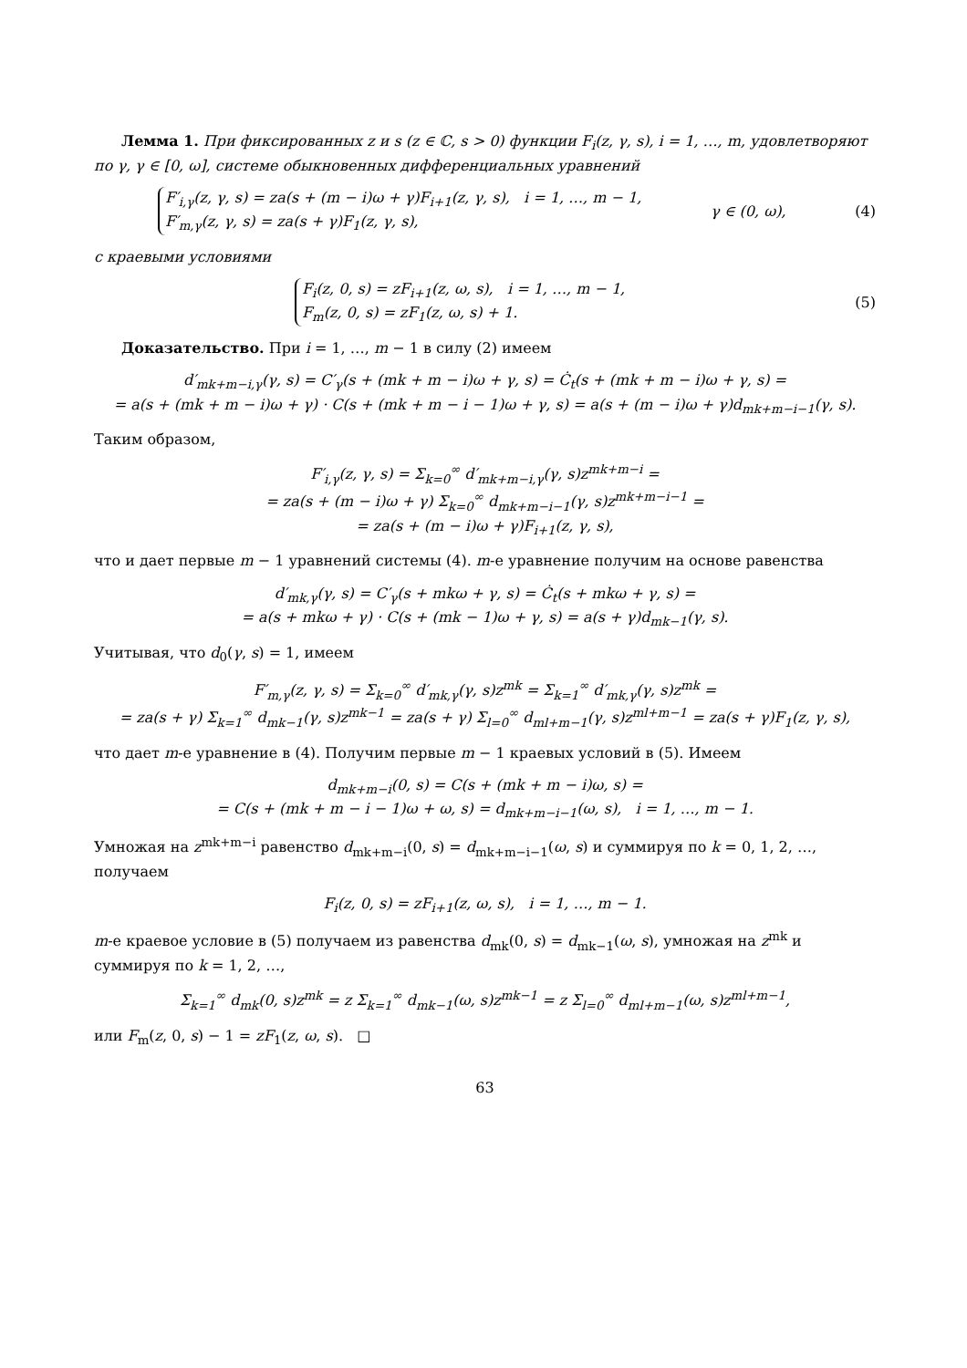Лемма 1. При фиксированных z и s (z ∈ ℂ, s > 0) функции F<sub>i</sub>(z, γ, s), i = 1, …, m, удовлетворяют по γ, γ ∈ [0, ω], системе обыкновенных дифференциальных уравнений
F′<sub>i,γ</sub>(z, γ, s) = za(s + (m − i)ω + γ)F<sub>i+1</sub>(z, γ, s), i = 1, …, m − 1,
F′<sub>m,γ</sub>(z, γ, s) = za(s + γ)F<sub>1</sub>(z, γ, s), γ ∈ (0, ω), (4)
с краевыми условиями
F<sub>i</sub>(z, 0, s) = zF<sub>i+1</sub>(z, ω, s), i = 1, …, m − 1,
F<sub>m</sub>(z, 0, s) = zF<sub>1</sub>(z, ω, s) + 1. (5)
Доказательство. При i = 1, …, m − 1 в силу (2) имеем
d′<sub>mk+m−i,γ</sub>(γ, s) = C′<sub>γ</sub>(s + (mk + m − i)ω + γ, s) = Ċ<sub>t</sub>(s + (mk + m − i)ω + γ, s) =
= a(s + (mk + m − i)ω + γ) · C(s + (mk + m − i − 1)ω + γ, s) = a(s + (m − i)ω + γ)d<sub>mk+m−i−1</sub>(γ, s).
Таким образом,
F′<sub>i,γ</sub>(z, γ, s) = Σ<sub>k=0</sub><sup>∞</sup> d′<sub>mk+m−i,γ</sub>(γ, s)z<sup>mk+m−i</sup> =
= za(s + (m − i)ω + γ) Σ<sub>k=0</sub><sup>∞</sup> d<sub>mk+m−i−1</sub>(γ, s)z<sup>mk+m−i−1</sup> =
= za(s + (m − i)ω + γ)F<sub>i+1</sub>(z, γ, s),
что и дает первые m − 1 уравнений системы (4). m-е уравнение получим на основе равенства
d′<sub>mk,γ</sub>(γ, s) = C′<sub>γ</sub>(s + mkω + γ, s) = Ċ<sub>t</sub>(s + mkω + γ, s) =
= a(s + mkω + γ) · C(s + (mk − 1)ω + γ, s) = a(s + γ)d<sub>mk−1</sub>(γ, s).
Учитывая, что d<sub>0</sub>(γ, s) = 1, имеем
F′<sub>m,γ</sub>(z, γ, s) = Σ<sub>k=0</sub><sup>∞</sup> d′<sub>mk,γ</sub>(γ, s)z<sup>mk</sup> = Σ<sub>k=1</sub><sup>∞</sup> d′<sub>mk,γ</sub>(γ, s)z<sup>mk</sup> =
= za(s + γ) Σ<sub>k=1</sub><sup>∞</sup> d<sub>mk−1</sub>(γ, s)z<sup>mk−1</sup> = za(s + γ) Σ<sub>l=0</sub><sup>∞</sup> d<sub>ml+m−1</sub>(γ, s)z<sup>ml+m−1</sup> = za(s + γ)F<sub>1</sub>(z, γ, s),
что дает m-е уравнение в (4). Получим первые m − 1 краевых условий в (5). Имеем
d<sub>mk+m−i</sub>(0, s) = C(s + (mk + m − i)ω, s) =
= C(s + (mk + m − i − 1)ω + ω, s) = d<sub>mk+m−i−1</sub>(ω, s), i = 1, …, m − 1.
Умножая на z<sup>mk+m−i</sup> равенство d<sub>mk+m−i</sub>(0, s) = d<sub>mk+m−i−1</sub>(ω, s) и суммируя по k = 0, 1, 2, …, получаем
F<sub>i</sub>(z, 0, s) = zF<sub>i+1</sub>(z, ω, s), i = 1, …, m − 1.
m-е краевое условие в (5) получаем из равенства d<sub>mk</sub>(0, s) = d<sub>mk−1</sub>(ω, s), умножая на z<sup>mk</sup> и суммируя по k = 1, 2, …,
Σ<sub>k=1</sub><sup>∞</sup> d<sub>mk</sub>(0, s)z<sup>mk</sup> = z Σ<sub>k=1</sub><sup>∞</sup> d<sub>mk−1</sub>(ω, s)z<sup>mk−1</sup> = z Σ<sub>l=0</sub><sup>∞</sup> d<sub>ml+m−1</sub>(ω, s)z<sup>ml+m−1</sup>,
или F<sub>m</sub>(z, 0, s) − 1 = zF<sub>1</sub>(z, ω, s). □
63